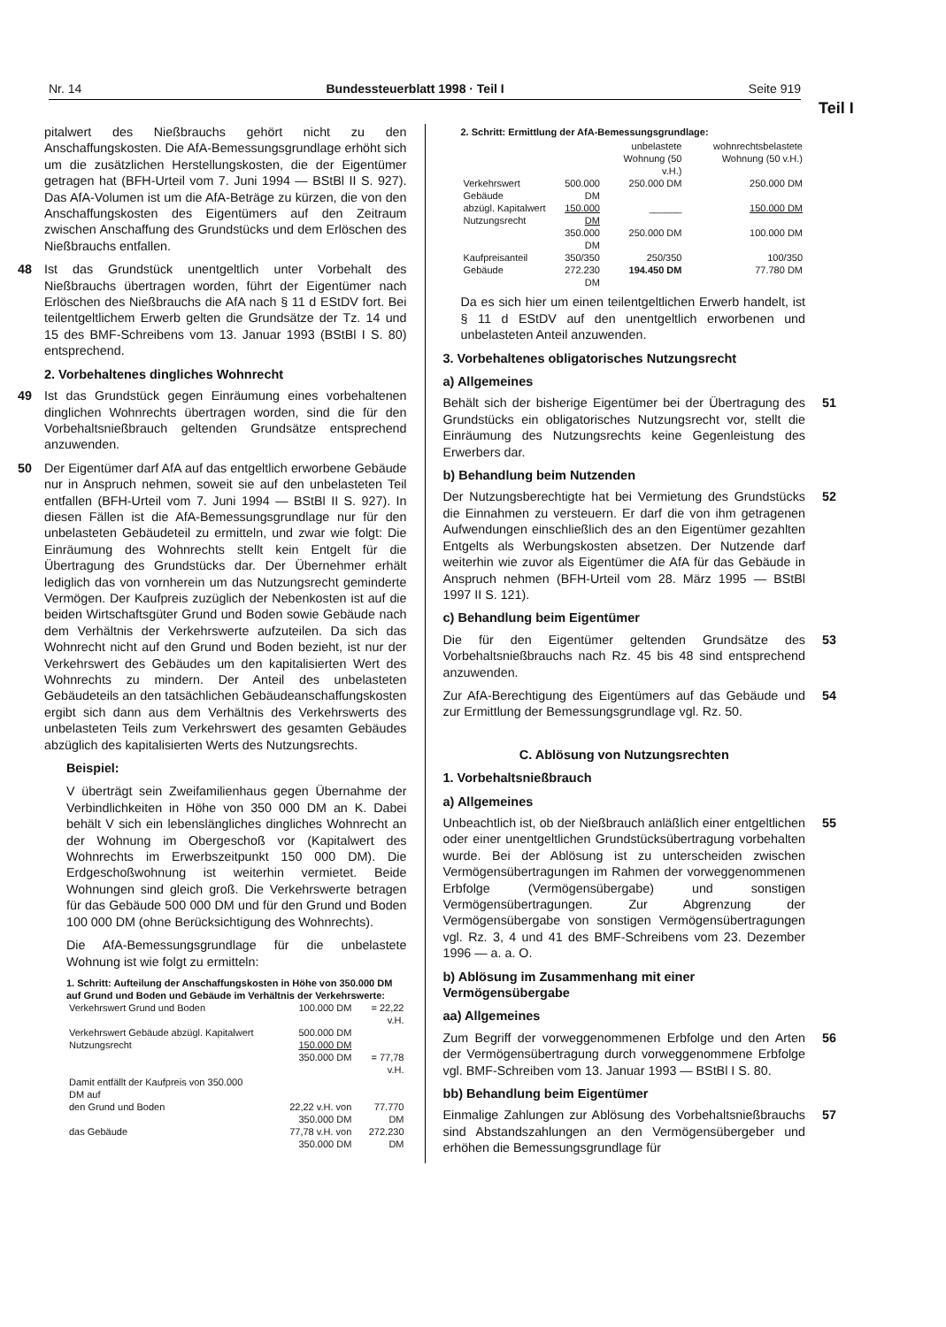Nr. 14 Bundessteuerblatt 1998 · Teil I Seite 919
Teil I
pitalwert des Nießbrauchs gehört nicht zu den Anschaffungskosten. Die AfA-Bemessungsgrundlage erhöht sich um die zusätzlichen Herstellungskosten, die der Eigentümer getragen hat (BFH-Urteil vom 7. Juni 1994 — BStBl II S. 927). Das AfA-Volumen ist um die AfA-Beträge zu kürzen, die von den Anschaffungskosten des Eigentümers auf den Zeitraum zwischen Anschaffung des Grundstücks und dem Erlöschen des Nießbrauchs entfallen.
48 Ist das Grundstück unentgeltlich unter Vorbehalt des Nießbrauchs übertragen worden, führt der Eigentümer nach Erlöschen des Nießbrauchs die AfA nach § 11 d EStDV fort. Bei teilentgeltlichem Erwerb gelten die Grundsätze der Tz. 14 und 15 des BMF-Schreibens vom 13. Januar 1993 (BStBl I S. 80) entsprechend.
2. Vorbehaltenes dingliches Wohnrecht
49 Ist das Grundstück gegen Einräumung eines vorbehaltenen dinglichen Wohnrechts übertragen worden, sind die für den Vorbehaltsnießbrauch geltenden Grundsätze entsprechend anzuwenden.
50 Der Eigentümer darf AfA auf das entgeltlich erworbene Gebäude nur in Anspruch nehmen, soweit sie auf den unbelasteten Teil entfallen (BFH-Urteil vom 7. Juni 1994 — BStBl II S. 927). In diesen Fällen ist die AfA-Bemessungsgrundlage nur für den unbelasteten Gebäudeteil zu ermitteln, und zwar wie folgt: Die Einräumung des Wohnrechts stellt kein Entgelt für die Übertragung des Grundstücks dar. Der Übernehmer erhält lediglich das von vornherein um das Nutzungsrecht geminderte Vermögen. Der Kaufpreis zuzüglich der Nebenkosten ist auf die beiden Wirtschaftsgüter Grund und Boden sowie Gebäude nach dem Verhältnis der Verkehrswerte aufzuteilen. Da sich das Wohnrecht nicht auf den Grund und Boden bezieht, ist nur der Verkehrswert des Gebäudes um den kapitalisierten Wert des Wohnrechts zu mindern. Der Anteil des unbelasteten Gebäudeteils an den tatsächlichen Gebäudeanschaffungskosten ergibt sich dann aus dem Verhältnis des Verkehrswerts des unbelasteten Teils zum Verkehrswert des gesamten Gebäudes abzüglich des kapitalisierten Werts des Nutzungsrechts.
Beispiel:
V überträgt sein Zweifamilienhaus gegen Übernahme der Verbindlichkeiten in Höhe von 350 000 DM an K. Dabei behält V sich ein lebenslängliches dingliches Wohnrecht an der Wohnung im Obergeschoß vor (Kapitalwert des Wohnrechts im Erwerbszeitpunkt 150 000 DM). Die Erdgeschoßwohnung ist weiterhin vermietet. Beide Wohnungen sind gleich groß. Die Verkehrswerte betragen für das Gebäude 500 000 DM und für den Grund und Boden 100 000 DM (ohne Berücksichtigung des Wohnrechts).
Die AfA-Bemessungsgrundlage für die unbelastete Wohnung ist wie folgt zu ermitteln:
1. Schritt: Aufteilung der Anschaffungskosten in Höhe von 350.000 DM auf Grund und Boden und Gebäude im Verhältnis der Verkehrswerte:
| Verkehrswert Grund und Boden | 100.000 DM | = 22,22 v.H. |
| Verkehrswert Gebäude abzügl. Kapitalwert Nutzungsrecht | 500.000 DM 150.000 DM 350.000 DM | = 77,78 v.H. |
| Damit entfällt der Kaufpreis von 350.000 DM auf | | |
| den Grund und Boden | 22,22 v.H. von 350.000 DM | 77.770 DM |
| das Gebäude | 77,78 v.H. von 350.000 DM | 272.230 DM |
2. Schritt: Ermittlung der AfA-Bemessungsgrundlage:
| | | unbelastete Wohnung (50 v.H.) | wohnrechtsbelastete Wohnung (50 v.H.) |
| --- | --- | --- | --- |
| Verkehrswert Gebäude | 500.000 DM | 250.000 DM | 250.000 DM |
| abzügl. Kapitalwert Nutzungsrecht | 150.000 DM | ______ | 150.000 DM |
| | 350.000 DM | 250.000 DM | 100.000 DM |
| Kaufpreisanteil | 350/350 | 250/350 | 100/350 |
| Gebäude | 272.230 DM | 194.450 DM | 77.780 DM |
Da es sich hier um einen teilentgeltlichen Erwerb handelt, ist § 11 d EStDV auf den unentgeltlich erworbenen und unbelasteten Anteil anzuwenden.
3. Vorbehaltenes obligatorisches Nutzungsrecht
a) Allgemeines
51 Behält sich der bisherige Eigentümer bei der Übertragung des Grundstücks ein obligatorisches Nutzungsrecht vor, stellt die Einräumung des Nutzungsrechts keine Gegenleistung des Erwerbers dar.
b) Behandlung beim Nutzenden
52 Der Nutzungsberechtigte hat bei Vermietung des Grundstücks die Einnahmen zu versteuern. Er darf die von ihm getragenen Aufwendungen einschließlich des an den Eigentümer gezahlten Entgelts als Werbungskosten absetzen. Der Nutzende darf weiterhin wie zuvor als Eigentümer die AfA für das Gebäude in Anspruch nehmen (BFH-Urteil vom 28. März 1995 — BStBl 1997 II S. 121).
c) Behandlung beim Eigentümer
53 Die für den Eigentümer geltenden Grundsätze des Vorbehaltsnießbrauchs nach Rz. 45 bis 48 sind entsprechend anzuwenden.
54 Zur AfA-Berechtigung des Eigentümers auf das Gebäude und zur Ermittlung der Bemessungsgrundlage vgl. Rz. 50.
C. Ablösung von Nutzungsrechten
1. Vorbehaltsnießbrauch
a) Allgemeines
55 Unbeachtlich ist, ob der Nießbrauch anläßlich einer entgeltlichen oder einer unentgeltlichen Grundstücksübertragung vorbehalten wurde. Bei der Ablösung ist zu unterscheiden zwischen Vermögensübertragungen im Rahmen der vorweggenommenen Erbfolge (Vermögensübergabe) und sonstigen Vermögensübertragungen. Zur Abgrenzung der Vermögensübergabe von sonstigen Vermögensübertragungen vgl. Rz. 3, 4 und 41 des BMF-Schreibens vom 23. Dezember 1996 — a. a. O.
b) Ablösung im Zusammenhang mit einer Vermögensübergabe
aa) Allgemeines
56 Zum Begriff der vorweggenommenen Erbfolge und den Arten der Vermögensübertragung durch vorweggenommene Erbfolge vgl. BMF-Schreiben vom 13. Januar 1993 — BStBl I S. 80.
bb) Behandlung beim Eigentümer
57 Einmalige Zahlungen zur Ablösung des Vorbehaltsnießbrauchs sind Abstandszahlungen an den Vermögensübergeber und erhöhen die Bemessungsgrundlage für